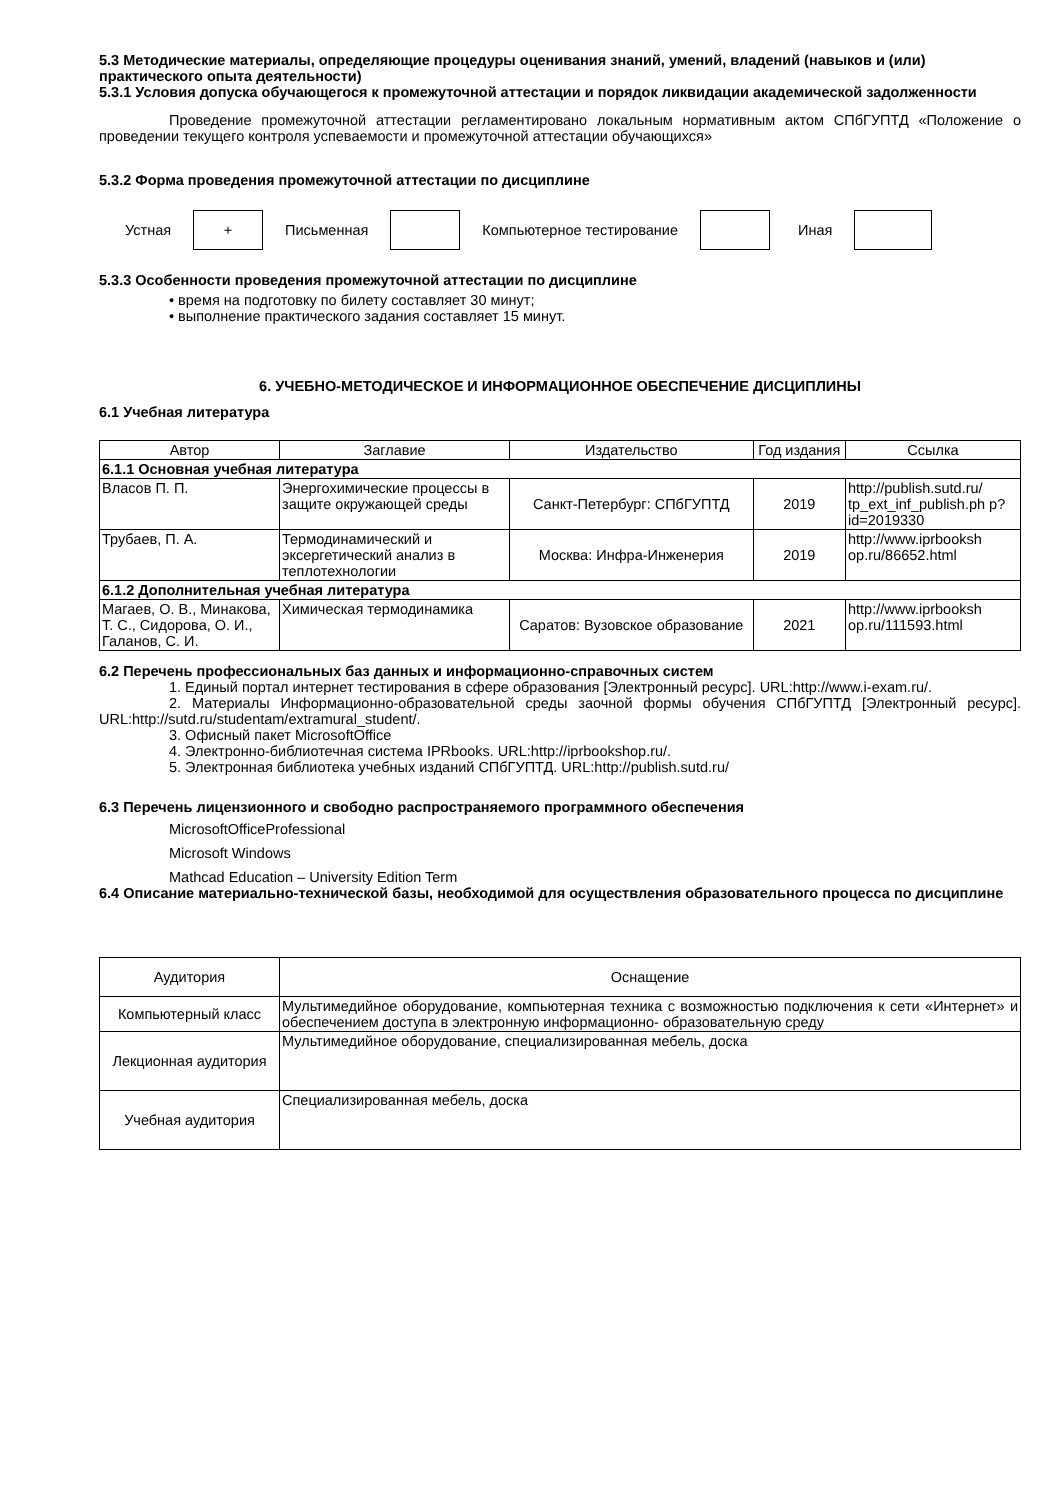5.3 Методические материалы, определяющие процедуры оценивания знаний, умений, владений (навыков и (или) практического опыта деятельности)
5.3.1 Условия допуска обучающегося к промежуточной аттестации и порядок ликвидации академической задолженности
Проведение промежуточной аттестации регламентировано локальным нормативным актом СПбГУПТД «Положение о проведении текущего контроля успеваемости и промежуточной аттестации обучающихся»
5.3.2 Форма проведения промежуточной аттестации по дисциплине
Устная
+
Письменная Компьютерное тестирование Иная
5.3.3 Особенности проведения промежуточной аттестации по дисциплине
• время на подготовку по билету составляет 30 минут;
• выполнение практического задания составляет 15 минут.
6. УЧЕБНО-МЕТОДИЧЕСКОЕ И ИНФОРМАЦИОННОЕ ОБЕСПЕЧЕНИЕ ДИСЦИПЛИНЫ
6.1 Учебная литература
| Автор | Заглавие | Издательство | Год издания | Ссылка |
| --- | --- | --- | --- | --- |
| 6.1.1 Основная учебная литература | | | | |
| Власов П. П. | Энергохимические процессы в защите окружающей среды | Санкт-Петербург: СПбГУПТД | 2019 | http://publish.sutd.ru/ tp_ext_inf_publish.ph p?id=2019330 |
| Трубаев, П. А. | Термодинамический и эксергетический анализ в теплотехнологии | Москва: Инфра-Инженерия | 2019 | http://www.iprbooksh op.ru/86652.html |
| 6.1.2 Дополнительная учебная литература | | | | |
| Магаев, О. В., Минакова, Т. С., Сидорова, О. И., Галанов, С. И. | Химическая термодинамика | Саратов: Вузовское образование | 2021 | http://www.iprbooksh op.ru/111593.html |
6.2 Перечень профессиональных баз данных и информационно-справочных систем
1. Единый портал интернет тестирования в сфере образования [Электронный ресурс]. URL:http://www.i-exam.ru/.
2. Материалы Информационно-образовательной среды заочной формы обучения СПбГУПТД [Электронный ресурс]. URL:http://sutd.ru/studentam/extramural_student/.
3. Офисный пакет MicrosoftOffice
4. Электронно-библиотечная система IPRbooks. URL:http://iprbookshop.ru/.
5. Электронная библиотека учебных изданий СПбГУПТД. URL:http://publish.sutd.ru/
6.3 Перечень лицензионного и свободно распространяемого программного обеспечения
MicrosoftOfficeProfessional
Microsoft Windows
Mathcad Education – University Edition Term
6.4 Описание материально-технической базы, необходимой для осуществления образовательного процесса по дисциплине
| Аудитория | Оснащение |
| --- | --- |
| Компьютерный класс | Мультимедийное оборудование, компьютерная техника с возможностью подключения к сети «Интернет» и обеспечением доступа в электронную информационно- образовательную среду |
| Лекционная аудитория | Мультимедийное оборудование, специализированная мебель, доска |
| Учебная аудитория | Специализированная мебель, доска |